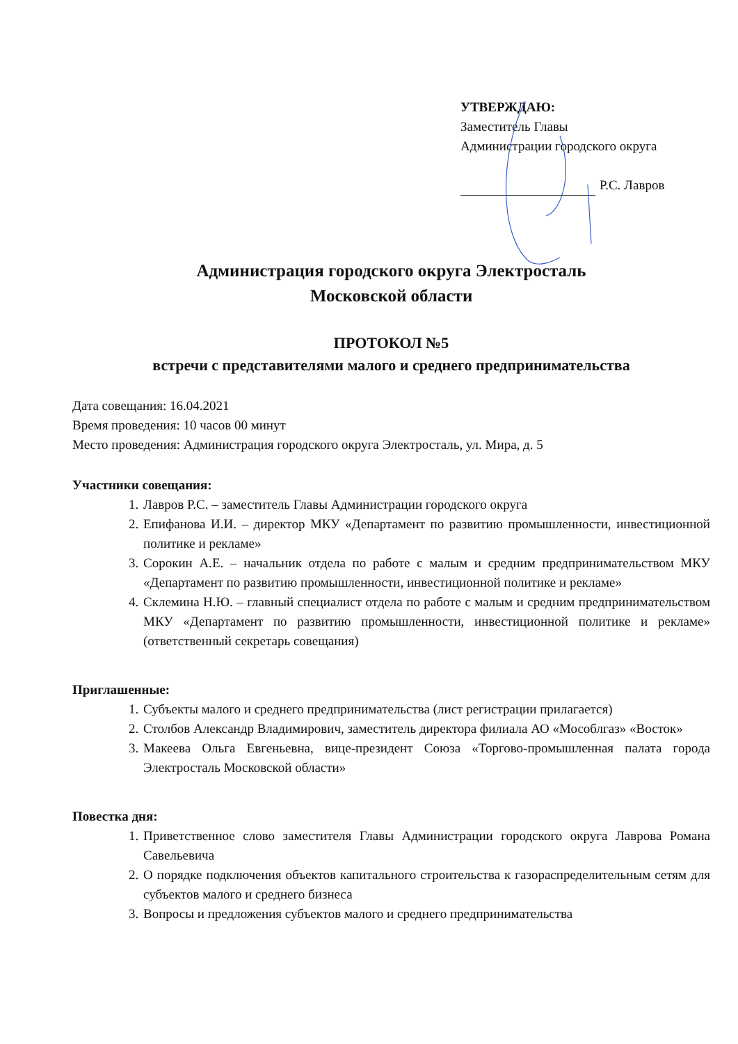УТВЕРЖДАЮ:
Заместитель Главы
Администрации городского округа
Р.С. Лавров
Администрация городского округа Электросталь
Московской области
ПРОТОКОЛ №5
встречи с представителями малого и среднего предпринимательства
Дата совещания: 16.04.2021
Время проведения: 10 часов 00 минут
Место проведения: Администрация городского округа Электросталь, ул. Мира, д. 5
Участники совещания:
1. Лавров Р.С. – заместитель Главы Администрации городского округа
2. Епифанова И.И. – директор МКУ «Департамент по развитию промышленности, инвестиционной политике и рекламе»
3. Сорокин А.Е. – начальник отдела по работе с малым и средним предпринимательством МКУ «Департамент по развитию промышленности, инвестиционной политике и рекламе»
4. Склемина Н.Ю. – главный специалист отдела по работе с малым и средним предпринимательством МКУ «Департамент по развитию промышленности, инвестиционной политике и рекламе» (ответственный секретарь совещания)
Приглашенные:
1. Субъекты малого и среднего предпринимательства (лист регистрации прилагается)
2. Столбов Александр Владимирович, заместитель директора филиала АО «Мособлгаз» «Восток»
3. Макеева Ольга Евгеньевна, вице-президент Союза «Торгово-промышленная палата города Электросталь Московской области»
Повестка дня:
1. Приветственное слово заместителя Главы Администрации городского округа Лаврова Романа Савельевича
2. О порядке подключения объектов капитального строительства к газораспределительным сетям для субъектов малого и среднего бизнеса
3. Вопросы и предложения субъектов малого и среднего предпринимательства